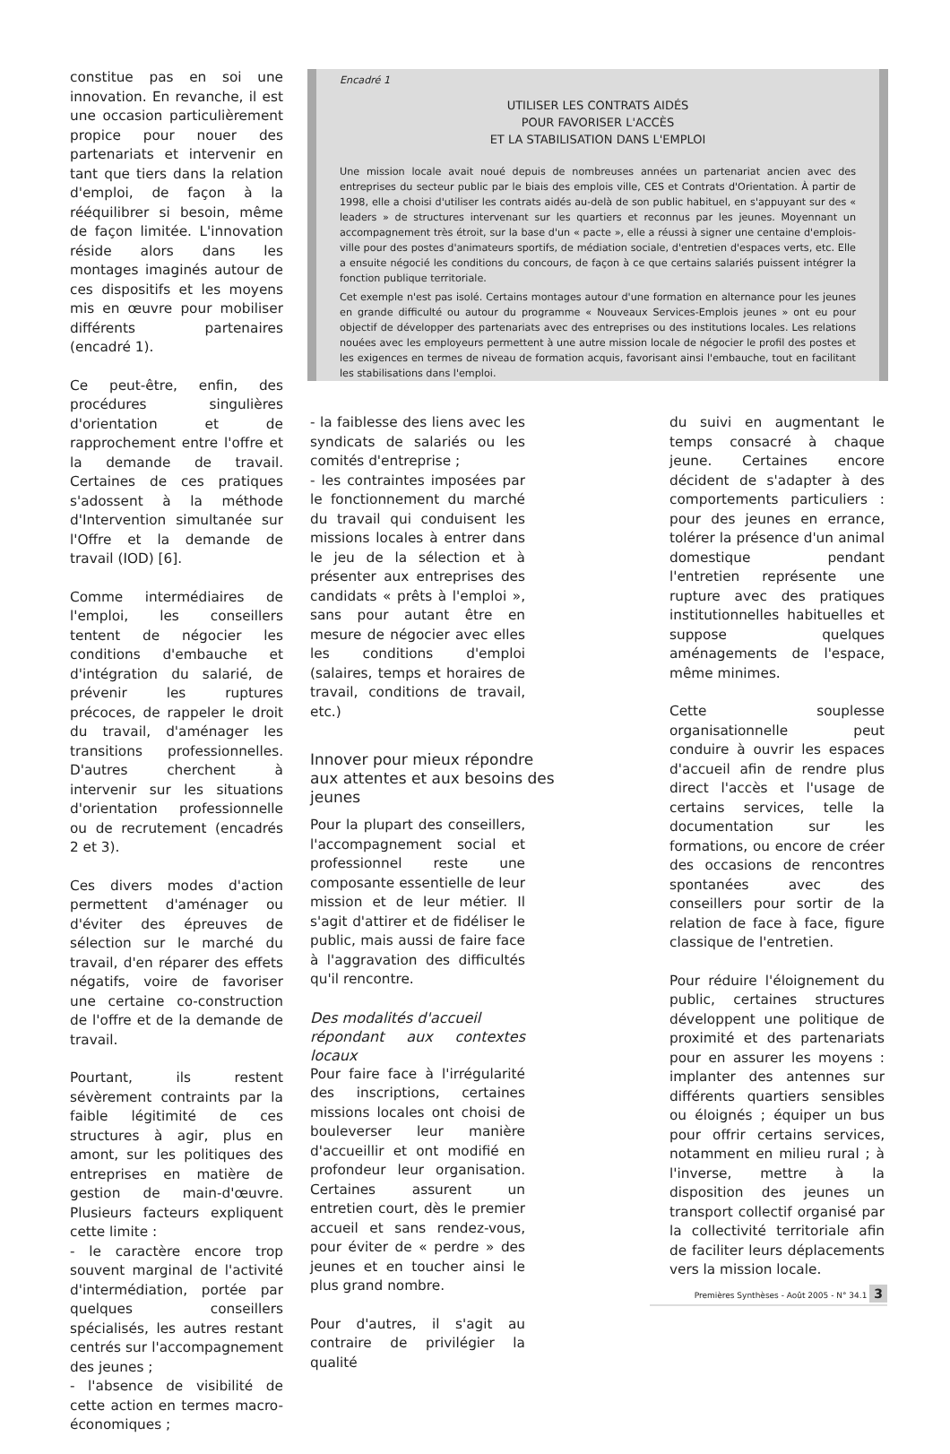constitue pas en soi une innovation. En revanche, il est une occasion particulièrement propice pour nouer des partenariats et intervenir en tant que tiers dans la relation d'emploi, de façon à la rééquilibrer si besoin, même de façon limitée. L'innovation réside alors dans les montages imaginés autour de ces dispositifs et les moyens mis en œuvre pour mobiliser différents partenaires (encadré 1).
Ce peut-être, enfin, des procédures singulières d'orientation et de rapprochement entre l'offre et la demande de travail. Certaines de ces pratiques s'adossent à la méthode d'Intervention simultanée sur l'Offre et la demande de travail (IOD) [6].
Comme intermédiaires de l'emploi, les conseillers tentent de négocier les conditions d'embauche et d'intégration du salarié, de prévenir les ruptures précoces, de rappeler le droit du travail, d'aménager les transitions professionnelles. D'autres cherchent à intervenir sur les situations d'orientation professionnelle ou de recrutement (encadrés 2 et 3).
Ces divers modes d'action permettent d'aménager ou d'éviter des épreuves de sélection sur le marché du travail, d'en réparer des effets négatifs, voire de favoriser une certaine co-construction de l'offre et de la demande de travail.
Pourtant, ils restent sévèrement contraints par la faible légitimité de ces structures à agir, plus en amont, sur les politiques des entreprises en matière de gestion de main-d'œuvre. Plusieurs facteurs expliquent cette limite :
- le caractère encore trop souvent marginal de l'activité d'intermédiation, portée par quelques conseillers spécialisés, les autres restant centrés sur l'accompagnement des jeunes ;
- l'absence de visibilité de cette action en termes macro-économiques ;
Encadré 1
UTILISER LES CONTRATS AIDÉS
POUR FAVORISER L'ACCÈS
ET LA STABILISATION DANS L'EMPLOI
Une mission locale avait noué depuis de nombreuses années un partenariat ancien avec des entreprises du secteur public par le biais des emplois ville, CES et Contrats d'Orientation. À partir de 1998, elle a choisi d'utiliser les contrats aidés au-delà de son public habituel, en s'appuyant sur des « leaders » de structures intervenant sur les quartiers et reconnus par les jeunes. Moyennant un accompagnement très étroit, sur la base d'un « pacte », elle a réussi à signer une centaine d'emplois-ville pour des postes d'animateurs sportifs, de médiation sociale, d'entretien d'espaces verts, etc. Elle a ensuite négocié les conditions du concours, de façon à ce que certains salariés puissent intégrer la fonction publique territoriale.
Cet exemple n'est pas isolé. Certains montages autour d'une formation en alternance pour les jeunes en grande difficulté ou autour du programme « Nouveaux Services-Emplois jeunes » ont eu pour objectif de développer des partenariats avec des entreprises ou des institutions locales. Les relations nouées avec les employeurs permettent à une autre mission locale de négocier le profil des postes et les exigences en termes de niveau de formation acquis, favorisant ainsi l'embauche, tout en facilitant les stabilisations dans l'emploi.
- la faiblesse des liens avec les syndicats de salariés ou les comités d'entreprise ;
- les contraintes imposées par le fonctionnement du marché du travail qui conduisent les missions locales à entrer dans le jeu de la sélection et à présenter aux entreprises des candidats « prêts à l'emploi », sans pour autant être en mesure de négocier avec elles les conditions d'emploi (salaires, temps et horaires de travail, conditions de travail, etc.)
Innover pour mieux répondre
aux attentes et aux besoins des jeunes
Pour la plupart des conseillers, l'accompagnement social et professionnel reste une composante essentielle de leur mission et de leur métier. Il s'agit d'attirer et de fidéliser le public, mais aussi de faire face à l'aggravation des difficultés qu'il rencontre.
Des modalités d'accueil
répondant aux contextes locaux
Pour faire face à l'irrégularité des inscriptions, certaines missions locales ont choisi de bouleverser leur manière d'accueillir et ont modifié en profondeur leur organisation. Certaines assurent un entretien court, dès le premier accueil et sans rendez-vous, pour éviter de « perdre » des jeunes et en toucher ainsi le plus grand nombre.
Pour d'autres, il s'agit au contraire de privilégier la qualité
du suivi en augmentant le temps consacré à chaque jeune. Certaines encore décident de s'adapter à des comportements particuliers : pour des jeunes en errance, tolérer la présence d'un animal domestique pendant l'entretien représente une rupture avec des pratiques institutionnelles habituelles et suppose quelques aménagements de l'espace, même minimes.
Cette souplesse organisationnelle peut conduire à ouvrir les espaces d'accueil afin de rendre plus direct l'accès et l'usage de certains services, telle la documentation sur les formations, ou encore de créer des occasions de rencontres spontanées avec des conseillers pour sortir de la relation de face à face, figure classique de l'entretien.
Pour réduire l'éloignement du public, certaines structures développent une politique de proximité et des partenariats pour en assurer les moyens : implanter des antennes sur différents quartiers sensibles ou éloignés ; équiper un bus pour offrir certains services, notamment en milieu rural ; à l'inverse, mettre à la disposition des jeunes un transport collectif organisé par la collectivité territoriale afin de faciliter leurs déplacements vers la mission locale.
Premières Synthèses - Août 2005 - N° 34.1 3